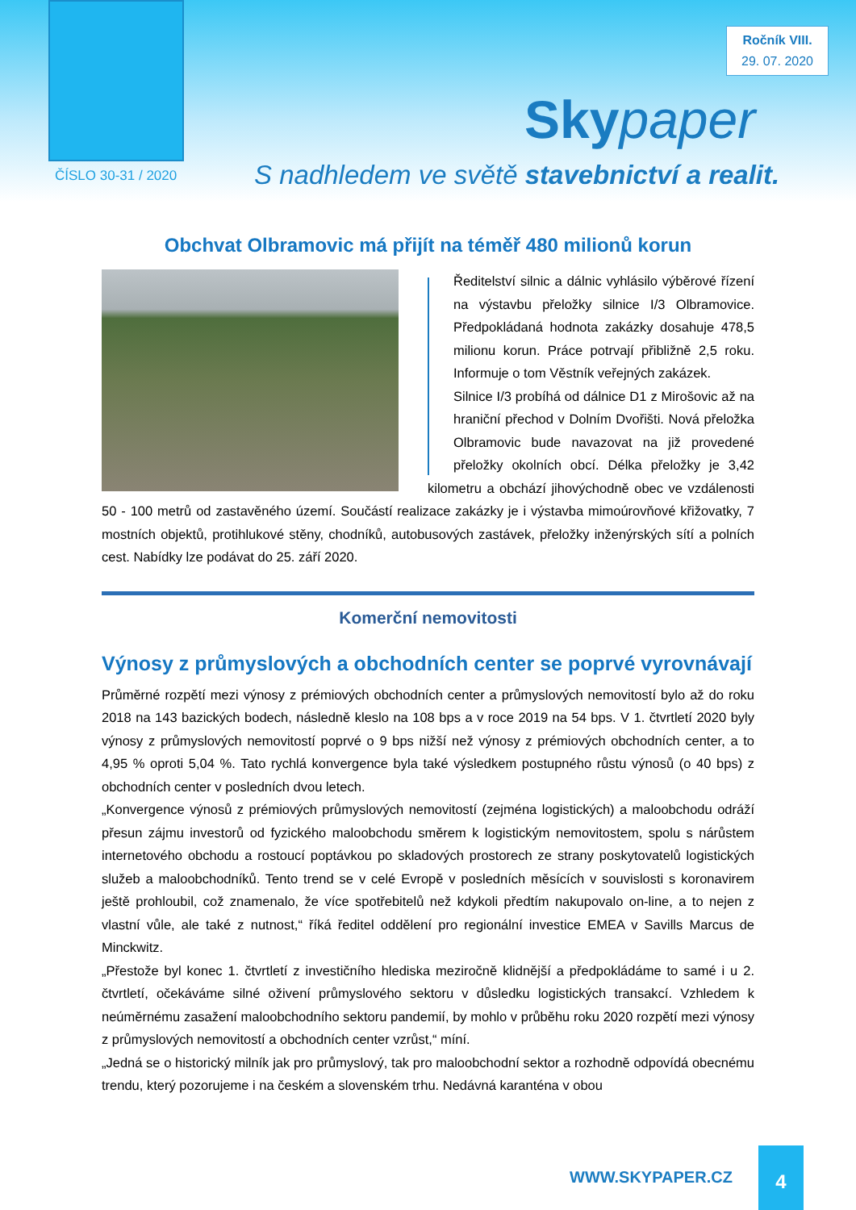Ročník VIII.
29. 07. 2020
Sky paper
ČÍSLO 30-31 / 2020
S nadhledem ve světě stavebnictví a realit.
Obchvat Olbramovic má přijít na téměř 480 milionů korun
Ředitelství silnic a dálnic vyhlásilo výběrové řízení na výstavbu přeložky silnice I/3 Olbramovice. Předpokládaná hodnota zakázky dosahuje 478,5 milionu korun. Práce potrvají přibližně 2,5 roku. Informuje o tom Věstník veřejných zakázek.
Silnice I/3 probíhá od dálnice D1 z Mirošovic až na hraniční přechod v Dolním Dvořišti. Nová přeložka Olbramovic bude navazovat na již provedené přeložky okolních obcí. Délka přeložky je 3,42 kilometru a obchází jihovýchodně obec ve vzdálenosti 50 - 100 metrů od zastavěného území. Součástí realizace zakázky je i výstavba mimoúrovňové křižovatky, 7 mostních objektů, protihlukové stěny, chodníků, autobusových zastávek, přeložky inženýrských sítí a polních cest. Nabídky lze podávat do 25. září 2020.
Komerční nemovitosti
Výnosy z průmyslových a obchodních center se poprvé vyrovnávají
Průměrné rozpětí mezi výnosy z prémiových obchodních center a průmyslových nemovitostí bylo až do roku 2018 na 143 bazických bodech, následně kleslo na 108 bps a v roce 2019 na 54 bps. V 1. čtvrtletí 2020 byly výnosy z průmyslových nemovitostí poprvé o 9 bps nižší než výnosy z prémiových obchodních center, a to 4,95 % oproti 5,04 %. Tato rychlá konvergence byla také výsledkem postupného růstu výnosů (o 40 bps) z obchodních center v posledních dvou letech.
„Konvergence výnosů z prémiových průmyslových nemovitostí (zejména logistických) a maloobchodu odráží přesun zájmu investorů od fyzického maloobchodu směrem k logistickým nemovitostem, spolu s nárůstem internetového obchodu a rostoucí poptávkou po skladových prostorech ze strany poskytovatelů logistických služeb a maloobchodníků. Tento trend se v celé Evropě v posledních měsících v souvislosti s koronavirem ještě prohloubil, což znamenalo, že více spotřebitelů než kdykoli předtím nakupovalo on-line, a to nejen z vlastní vůle, ale také z nutnost,“ říká ředitel oddělení pro regionální investice EMEA v Savills Marcus de Minckwitz.
„Přestože byl konec 1. čtvrtletí z investičního hlediska meziročně klidnější a předpokládáme to samé i u 2. čtvrtletí, očekáváme silné oživení průmyslového sektoru v důsledku logistických transakcí. Vzhledem k neúměrnému zasažení maloobchodního sektoru pandemií, by mohlo v průběhu roku 2020 rozpětí mezi výnosy z průmyslových nemovitostí a obchodních center vzrůst,“ míní.
„Jedná se o historický milník jak pro průmyslový, tak pro maloobchodní sektor a rozhodně odpovídá obecnému trendu, který pozorujeme i na českém a slovenském trhu. Nedávná karanténa v obou
WWW.SKYPAPER.CZ
4